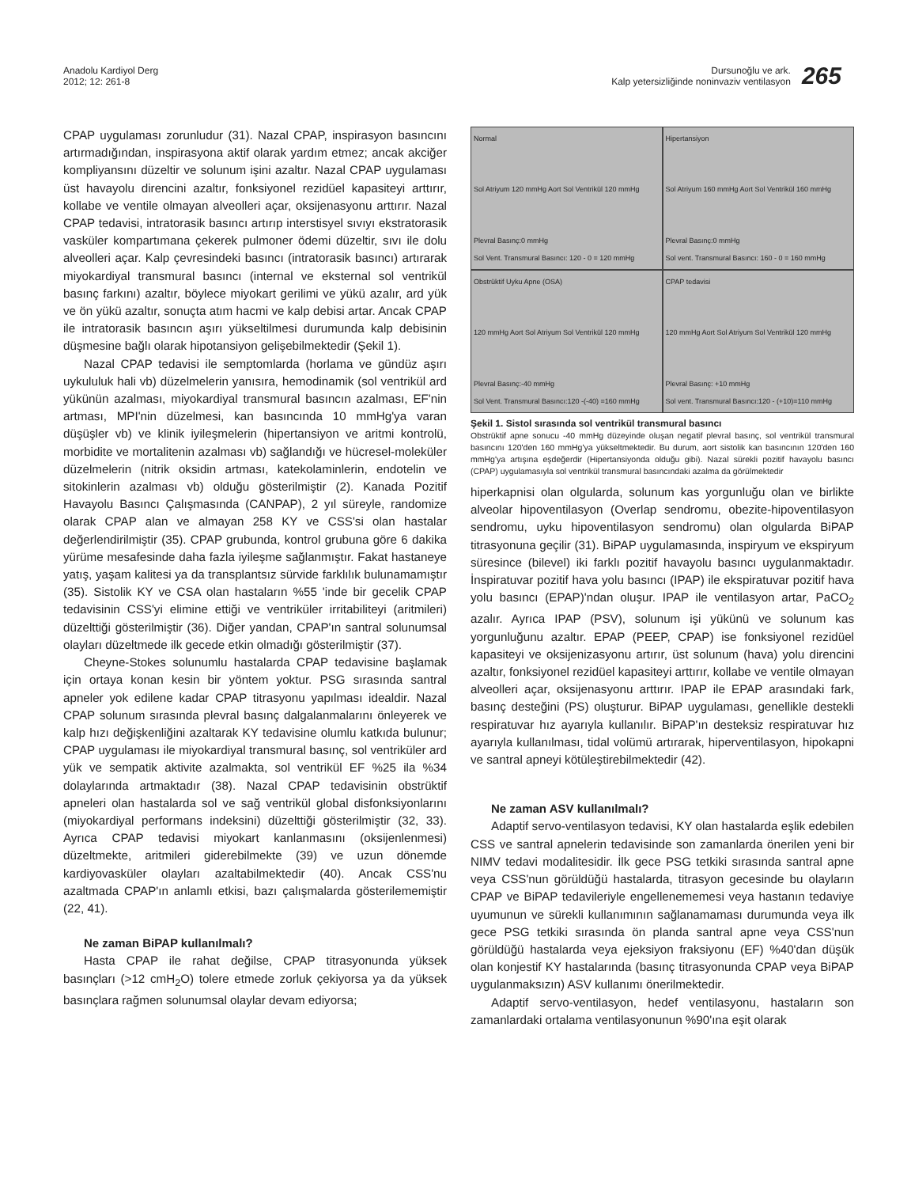Anadolu Kardiyol Derg
2012; 12: 261-8
Dursunoğlu ve ark.
Kalp yetersizliğinde noninvaziv ventilasyon
265
CPAP uygulaması zorunludur (31). Nazal CPAP, inspirasyon basıncını artırmadığından, inspirasyona aktif olarak yardım etmez; ancak akciğer kompliyansını düzeltir ve solunum işini azaltır. Nazal CPAP uygulaması üst havayolu direncini azaltır, fonksiyonel rezidüel kapasiteyi arttırır, kollabe ve ventile olmayan alveolleri açar, oksijenasyonu arttırır. Nazal CPAP tedavisi, intratorasik basıncı artırıp interstisyel sıvıyı ekstratorasik vasküler kompartımana çekerek pulmoner ödemi düzeltir, sıvı ile dolu alveolleri açar. Kalp çevresindeki basıncı (intratorasik basıncı) artırarak miyokardiyal transmural basıncı (internal ve eksternal sol ventrikül basınç farkını) azaltır, böylece miyokart gerilimi ve yükü azalır, ard yük ve ön yükü azaltır, sonuçta atım hacmi ve kalp debisi artar. Ancak CPAP ile intratorasik basıncın aşırı yükseltilmesi durumunda kalp debisinin düşmesine bağlı olarak hipotansiyon gelişebilmektedir (Şekil 1).
Nazal CPAP tedavisi ile semptomlarda (horlama ve gündüz aşırı uykululuk hali vb) düzelmelerin yanısıra, hemodinamik (sol ventrikül ard yükünün azalması, miyokardiyal transmural basıncın azalması, EF'nin artması, MPI'nin düzelmesi, kan basıncında 10 mmHg'ya varan düşüşler vb) ve klinik iyileşmelerin (hipertansiyon ve aritmi kontrolü, morbidite ve mortalitenin azalması vb) sağlandığı ve hücresel-moleküler düzelmelerin (nitrik oksidin artması, katekolaminlerin, endotelin ve sitokinlerin azalması vb) olduğu gösterilmiştir (2). Kanada Pozitif Havayolu Basıncı Çalışmasında (CANPAP), 2 yıl süreyle, randomize olarak CPAP alan ve almayan 258 KY ve CSS'si olan hastalar değerlendirilmiştir (35). CPAP grubunda, kontrol grubuna göre 6 dakika yürüme mesafesinde daha fazla iyileşme sağlanmıştır. Fakat hastaneye yatış, yaşam kalitesi ya da transplantsız sürvide farklılık bulunamamıştır (35). Sistolik KY ve CSA olan hastaların %55 'inde bir gecelik CPAP tedavisinin CSS'yi elimine ettiği ve ventriküler irritabiliteyi (aritmileri) düzelttiği gösterilmiştir (36). Diğer yandan, CPAP'ın santral solunumsal olayları düzeltmede ilk gecede etkin olmadığı gösterilmiştir (37).
Cheyne-Stokes solunumlu hastalarda CPAP tedavisine başlamak için ortaya konan kesin bir yöntem yoktur. PSG sırasında santral apneler yok edilene kadar CPAP titrasyonu yapılması idealdir. Nazal CPAP solunum sırasında plevral basınç dalgalanmalarını önleyerek ve kalp hızı değişkenliğini azaltarak KY tedavisine olumlu katkıda bulunur; CPAP uygulaması ile miyokardiyal transmural basınç, sol ventriküler ard yük ve sempatik aktivite azalmakta, sol ventrikül EF %25 ila %34 dolaylarında artmaktadır (38). Nazal CPAP tedavisinin obstrüktif apneleri olan hastalarda sol ve sağ ventrikül global disfonksiyonlarını (miyokardiyal performans indeksini) düzelttiği gösterilmiştir (32, 33). Ayrıca CPAP tedavisi miyokart kanlanmasını (oksijenlenmesi) düzeltmekte, aritmileri giderebilmekte (39) ve uzun dönemde kardiyovasküler olayları azaltabilmektedir (40). Ancak CSS'nu azaltmada CPAP'ın anlamlı etkisi, bazı çalışmalarda gösterilememiştir (22, 41).
Ne zaman BiPAP kullanılmalı?
Hasta CPAP ile rahat değilse, CPAP titrasyonunda yüksek basınçları (>12 cmH<sub>2</sub>O) tolere etmede zorluk çekiyorsa ya da yüksek basınçlara rağmen solunumsal olaylar devam ediyorsa;
Normal
Sol Atriyum 120 mmHg Aort Sol Ventrikül 120 mmHg
Plevral Basınç:0 mmHg
Sol Vent. Transmural Basıncı: 120 - 0 = 120 mmHg
Hipertansiyon
Sol Atriyum 160 mmHg Aort Sol Ventrikül 160 mmHg
Plevral Basınç:0 mmHg
Sol vent. Transmural Basıncı: 160 - 0 = 160 mmHg
Obstrüktif Uyku Apne (OSA)
120 mmHg Aort Sol Atriyum Sol Ventrikül 120 mmHg
Plevral Basınç:-40 mmHg
Sol Vent. Transmural Basıncı:120 -(-40) =160 mmHg
CPAP tedavisi
120 mmHg Aort Sol Atriyum Sol Ventrikül 120 mmHg
Plevral Basınç: +10 mmHg
Sol vent. Transmural Basıncı:120 - (+10)=110 mmHg
Şekil 1. Sistol sırasında sol ventrikül transmural basıncı
Obstrüktif apne sonucu -40 mmHg düzeyinde oluşan negatif plevral basınç, sol ventrikül transmural basıncını 120'den 160 mmHg'ya yükseltmektedir. Bu durum, aort sistolik kan basıncının 120'den 160 mmHg'ya artışına eşdeğerdir (Hipertansiyonda olduğu gibi). Nazal sürekli pozitif havayolu basıncı (CPAP) uygulamasıyla sol ventrikül transmural basıncındaki azalma da görülmektedir
hiperkapnisi olan olgularda, solunum kas yorgunluğu olan ve birlikte alveolar hipoventilasyon (Overlap sendromu, obezite-hipoventilasyon sendromu, uyku hipoventilasyon sendromu) olan olgularda BiPAP titrasyonuna geçilir (31). BiPAP uygulamasında, inspiryum ve ekspiryum süresince (bilevel) iki farklı pozitif havayolu basıncı uygulanmaktadır. İnspiratuvar pozitif hava yolu basıncı (IPAP) ile ekspiratuvar pozitif hava yolu basıncı (EPAP)'ndan oluşur. IPAP ile ventilasyon artar, PaCO<sub>2</sub> azalır. Ayrıca IPAP (PSV), solunum işi yükünü ve solunum kas yorgunluğunu azaltır. EPAP (PEEP, CPAP) ise fonksiyonel rezidüel kapasiteyi ve oksijenizasyonu artırır, üst solunum (hava) yolu direncini azaltır, fonksiyonel rezidüel kapasiteyi arttırır, kollabe ve ventile olmayan alveolleri açar, oksijenasyonu arttırır. IPAP ile EPAP arasındaki fark, basınç desteğini (PS) oluşturur. BiPAP uygulaması, genellikle destekli respiratuvar hız ayarıyla kullanılır. BiPAP'ın desteksiz respiratuvar hız ayarıyla kullanılması, tidal volümü artırarak, hiperventilasyon, hipokapni ve santral apneyi kötüleştirebilmektedir (42).
Ne zaman ASV kullanılmalı?
Adaptif servo-ventilasyon tedavisi, KY olan hastalarda eşlik edebilen CSS ve santral apnelerin tedavisinde son zamanlarda önerilen yeni bir NIMV tedavi modalitesidir. İlk gece PSG tetkiki sırasında santral apne veya CSS'nun görüldüğü hastalarda, titrasyon gecesinde bu olayların CPAP ve BiPAP tedavileriyle engellenememesi veya hastanın tedaviye uyumunun ve sürekli kullanımının sağlanamaması durumunda veya ilk gece PSG tetkiki sırasında ön planda santral apne veya CSS'nun görüldüğü hastalarda veya ejeksiyon fraksiyonu (EF) %40'dan düşük olan konjestif KY hastalarında (basınç titrasyonunda CPAP veya BiPAP uygulanmaksızın) ASV kullanımı önerilmektedir.
Adaptif servo-ventilasyon, hedef ventilasyonu, hastaların son zamanlardaki ortalama ventilasyonunun %90'ına eşit olarak